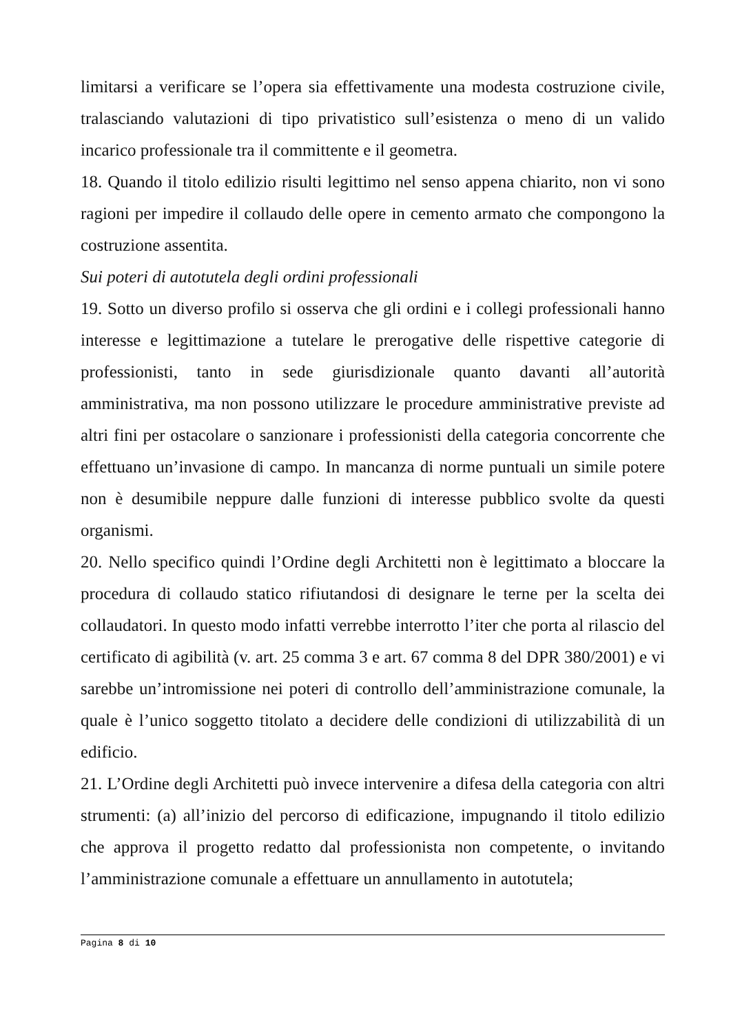limitarsi a verificare se l’opera sia effettivamente una modesta costruzione civile, tralasciando valutazioni di tipo privatistico sull’esistenza o meno di un valido incarico professionale tra il committente e il geometra.
18. Quando il titolo edilizio risulti legittimo nel senso appena chiarito, non vi sono ragioni per impedire il collaudo delle opere in cemento armato che compongono la costruzione assentita.
Sui poteri di autotutela degli ordini professionali
19. Sotto un diverso profilo si osserva che gli ordini e i collegi professionali hanno interesse e legittimazione a tutelare le prerogative delle rispettive categorie di professionisti, tanto in sede giurisdizionale quanto davanti all’autorità amministrativa, ma non possono utilizzare le procedure amministrative previste ad altri fini per ostacolare o sanzionare i professionisti della categoria concorrente che effettuano un’invasione di campo. In mancanza di norme puntuali un simile potere non è desumibile neppure dalle funzioni di interesse pubblico svolte da questi organismi.
20. Nello specifico quindi l’Ordine degli Architetti non è legittimato a bloccare la procedura di collaudo statico rifiutandosi di designare le terne per la scelta dei collaudatori. In questo modo infatti verrebbe interrotto l’iter che porta al rilascio del certificato di agibilità (v. art. 25 comma 3 e art. 67 comma 8 del DPR 380/2001) e vi sarebbe un’intromissione nei poteri di controllo dell’amministrazione comunale, la quale è l’unico soggetto titolato a decidere delle condizioni di utilizzabilità di un edificio.
21. L’Ordine degli Architetti può invece intervenire a difesa della categoria con altri strumenti: (a) all’inizio del percorso di edificazione, impugnando il titolo edilizio che approva il progetto redatto dal professionista non competente, o invitando l’amministrazione comunale a effettuare un annullamento in autotutela;
Pagina 8 di 10